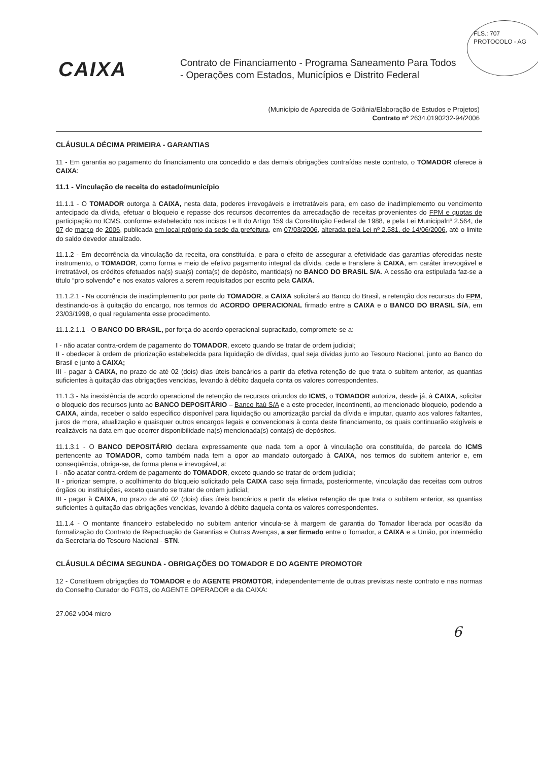FLS.: 707
PROTOCOLO - AG
CAIXA
Contrato de Financiamento - Programa Saneamento Para Todos
- Operações com Estados, Municípios e Distrito Federal
(Município de Aparecida de Goiânia/Elaboração de Estudos e Projetos)
Contrato nº 2634.0190232-94/2006
CLÁUSULA DÉCIMA PRIMEIRA - GARANTIAS
11 - Em garantia ao pagamento do financiamento ora concedido e das demais obrigações contraídas neste contrato, o TOMADOR oferece à CAIXA:
11.1 - Vinculação de receita do estado/município
11.1.1 - O TOMADOR outorga à CAIXA, nesta data, poderes irrevogáveis e irretratáveis para, em caso de inadimplemento ou vencimento antecipado da dívida, efetuar o bloqueio e repasse dos recursos decorrentes da arrecadação de receitas provenientes do FPM e quotas de participação no ICMS, conforme estabelecido nos incisos I e II do Artigo 159 da Constituição Federal de 1988, e pela Lei Municipalnº 2.564, de 07 de março de 2006, publicada em local próprio da sede da prefeitura, em 07/03/2006, alterada pela Lei nº 2.581, de 14/06/2006, até o limite do saldo devedor atualizado.
11.1.2 - Em decorrência da vinculação da receita, ora constituída, e para o efeito de assegurar a efetividade das garantias oferecidas neste instrumento, o TOMADOR, como forma e meio de efetivo pagamento integral da dívida, cede e transfere à CAIXA, em caráter irrevogável e irretratável, os créditos efetuados na(s) sua(s) conta(s) de depósito, mantida(s) no BANCO DO BRASIL S/A. A cessão ora estipulada faz-se a título “pro solvendo” e nos exatos valores a serem requisitados por escrito pela CAIXA.
11.1.2.1 - Na ocorrência de inadimplemento por parte do TOMADOR, a CAIXA solicitará ao Banco do Brasil, a retenção dos recursos do FPM, destinando-os à quitação do encargo, nos termos do ACORDO OPERACIONAL firmado entre a CAIXA e o BANCO DO BRASIL S/A, em 23/03/1998, o qual regulamenta esse procedimento.
11.1.2.1.1 - O BANCO DO BRASIL, por força do acordo operacional supracitado, compromete-se a:
I - não acatar contra-ordem de pagamento do TOMADOR, exceto quando se tratar de ordem judicial;
II - obedecer à ordem de priorização estabelecida para liquidação de dívidas, qual seja dívidas junto ao Tesouro Nacional, junto ao Banco do Brasil e junto à CAIXA;
III - pagar à CAIXA, no prazo de até 02 (dois) dias úteis bancários a partir da efetiva retenção de que trata o subitem anterior, as quantias suficientes à quitação das obrigações vencidas, levando à débito daquela conta os valores correspondentes.
11.1.3 - Na inexistência de acordo operacional de retenção de recursos oriundos do ICMS, o TOMADOR autoriza, desde já, à CAIXA, solicitar o bloqueio dos recursos junto ao BANCO DEPOSITÁRIO – Banco Itaú S/A e a este proceder, incontinenti, ao mencionado bloqueio, podendo a CAIXA, ainda, receber o saldo específico disponível para liquidação ou amortização parcial da dívida e imputar, quanto aos valores faltantes, juros de mora, atualização e quaisquer outros encargos legais e convencionais à conta deste financiamento, os quais continuarão exigíveis e realizáveis na data em que ocorrer disponibilidade na(s) mencionada(s) conta(s) de depósitos.
11.1.3.1 - O BANCO DEPOSITÁRIO declara expressamente que nada tem a opor à vinculação ora constituída, de parcela do ICMS pertencente ao TOMADOR, como também nada tem a opor ao mandato outorgado à CAIXA, nos termos do subitem anterior e, em conseqüência, obriga-se, de forma plena e irrevogável, a:
I - não acatar contra-ordem de pagamento do TOMADOR, exceto quando se tratar de ordem judicial;
II - priorizar sempre, o acolhimento do bloqueio solicitado pela CAIXA caso seja firmada, posteriormente, vinculação das receitas com outros órgãos ou instituições, exceto quando se tratar de ordem judicial;
III - pagar à CAIXA, no prazo de até 02 (dois) dias úteis bancários a partir da efetiva retenção de que trata o subitem anterior, as quantias suficientes à quitação das obrigações vencidas, levando à débito daquela conta os valores correspondentes.
11.1.4 - O montante financeiro estabelecido no subitem anterior vincula-se à margem de garantia do Tomador liberada por ocasião da formalização do Contrato de Repactuação de Garantias e Outras Avenças, a ser firmado entre o Tomador, a CAIXA e a União, por intermédio da Secretaria do Tesouro Nacional - STN.
CLÁUSULA DÉCIMA SEGUNDA - OBRIGAÇÕES DO TOMADOR E DO AGENTE PROMOTOR
12 - Constituem obrigações do TOMADOR e do AGENTE PROMOTOR, independentemente de outras previstas neste contrato e nas normas do Conselho Curador do FGTS, do AGENTE OPERADOR e da CAIXA:
27.062 v004 micro
6